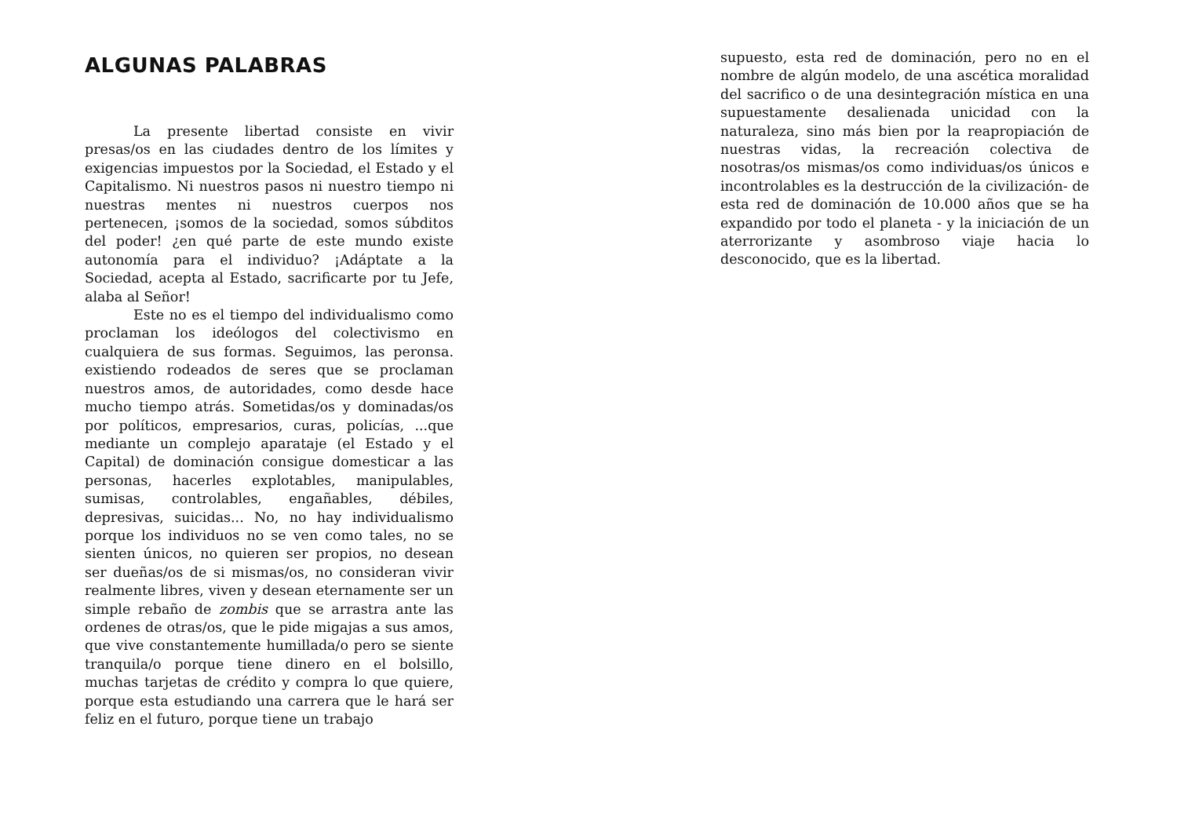ALGUNAS PALABRAS
La presente libertad consiste en vivir presas/os en las ciudades dentro de los límites y exigencias impuestos por la Sociedad, el Estado y el Capitalismo. Ni nuestros pasos ni nuestro tiempo ni nuestras mentes ni nuestros cuerpos nos pertenecen, ¡somos de la sociedad, somos súbditos del poder! ¿en qué parte de este mundo existe autonomía para el individuo? ¡Adáptate a la Sociedad, acepta al Estado, sacrificarte por tu Jefe, alaba al Señor!
Este no es el tiempo del individualismo como proclaman los ideólogos del colectivismo en cualquiera de sus formas. Seguimos, las peronsa. existiendo rodeados de seres que se proclaman nuestros amos, de autoridades, como desde hace mucho tiempo atrás. Sometidas/os y dominadas/os por políticos, empresarios, curas, policías, ...que mediante un complejo aparataje (el Estado y el Capital) de dominación consigue domesticar a las personas, hacerles explotables, manipulables, sumisas, controlables, engañables, débiles, depresivas, suicidas... No, no hay individualismo porque los individuos no se ven como tales, no se sienten únicos, no quieren ser propios, no desean ser dueñas/os de si mismas/os, no consideran vivir realmente libres, viven y desean eternamente ser un simple rebaño de zombis que se arrastra ante las ordenes de otras/os, que le pide migajas a sus amos, que vive constantemente humillada/o pero se siente tranquila/o porque tiene dinero en el bolsillo, muchas tarjetas de crédito y compra lo que quiere, porque esta estudiando una carrera que le hará ser feliz en el futuro, porque tiene un trabajo
supuesto, esta red de dominación, pero no en el nombre de algún modelo, de una ascética moralidad del sacrifico o de una desintegración mística en una supuestamente desalienada unicidad con la naturaleza, sino más bien por la reapropiación de nuestras vidas, la recreación colectiva de nosotras/os mismas/os como individuas/os únicos e incontrolables es la destrucción de la civilización- de esta red de dominación de 10.000 años que se ha expandido por todo el planeta - y la iniciación de un aterrorizante y asombroso viaje hacia lo desconocido, que es la libertad.